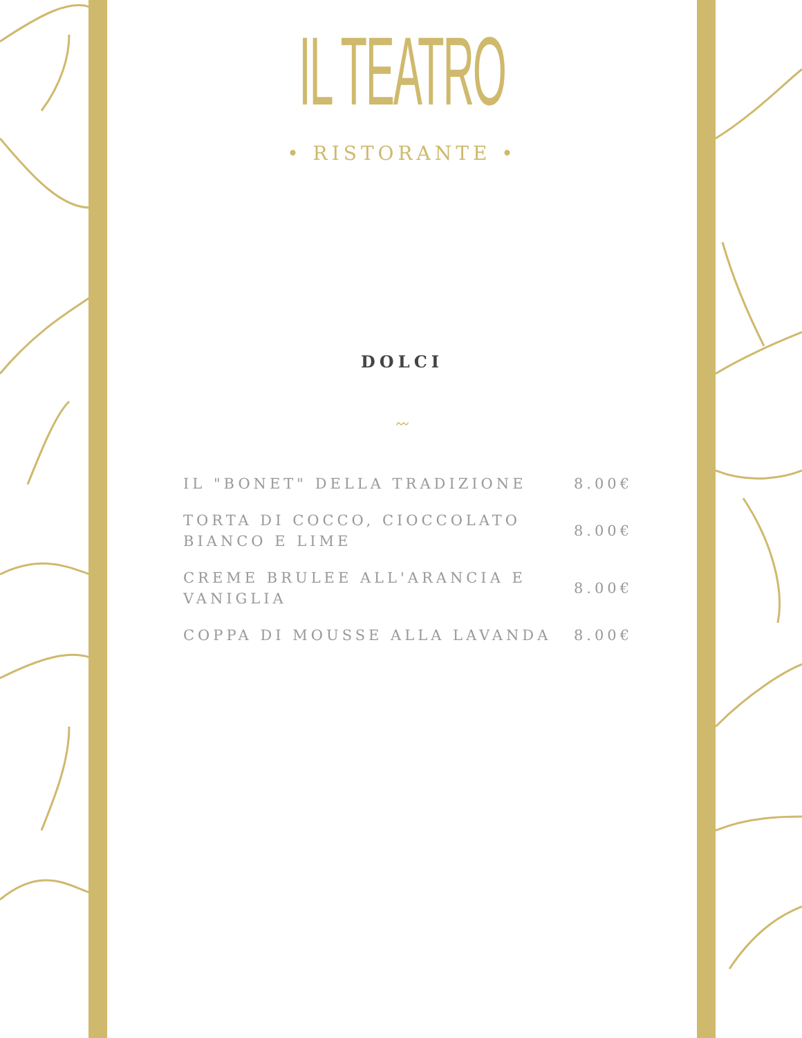IL TEATRO
• RISTORANTE •
DOLCI
〰
| IL "BONET" DELLA TRADIZIONE | 8.00€ |
| TORTA DI COCCO, CIOCCOLATO BIANCO E LIME | 8.00€ |
| CREME BRULEE ALL'ARANCIA E VANIGLIA | 8.00€ |
| COPPA DI MOUSSE ALLA LAVANDA | 8.00€ |